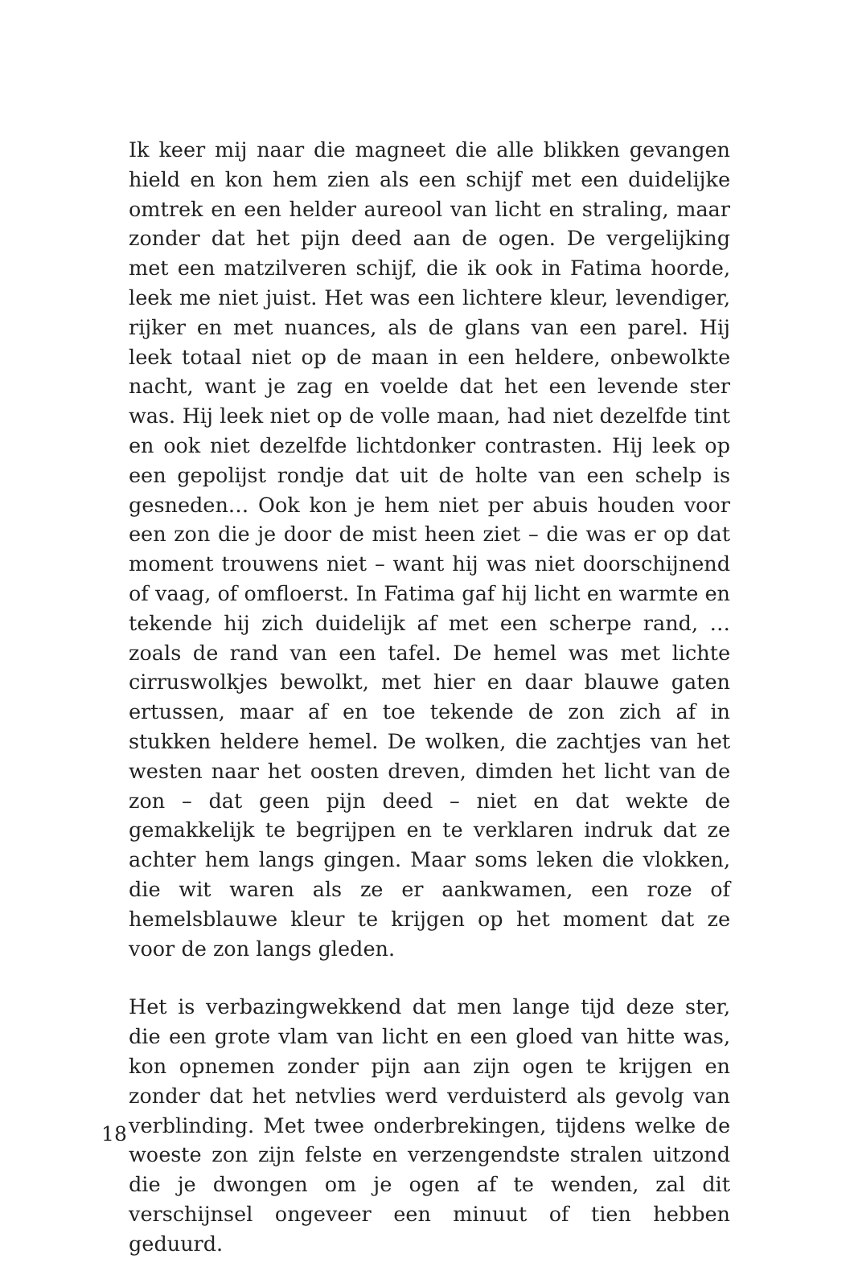Ik keer mij naar die magneet die alle blikken gevangen hield en kon hem zien als een schijf met een duidelijke omtrek en een helder aureool van licht en straling, maar zonder dat het pijn deed aan de ogen. De vergelijking met een matzilveren schijf, die ik ook in Fatima hoorde, leek me niet juist. Het was een lichtere kleur, levendiger, rijker en met nuances, als de glans van een parel. Hij leek totaal niet op de maan in een heldere, onbewolkte nacht, want je zag en voelde dat het een levende ster was. Hij leek niet op de volle maan, had niet dezelfde tint en ook niet dezelfde lichtdonker contrasten. Hij leek op een gepolijst rondje dat uit de holte van een schelp is gesneden… Ook kon je hem niet per abuis houden voor een zon die je door de mist heen ziet – die was er op dat moment trouwens niet – want hij was niet doorschijnend of vaag, of omfloerst. In Fatima gaf hij licht en warmte en tekende hij zich duidelijk af met een scherpe rand, … zoals de rand van een tafel. De hemel was met lichte cirruswolkjes bewolkt, met hier en daar blauwe gaten ertussen, maar af en toe tekende de zon zich af in stukken heldere hemel. De wolken, die zachtjes van het westen naar het oosten dreven, dimden het licht van de zon – dat geen pijn deed – niet en dat wekte de gemakkelijk te begrijpen en te verklaren indruk dat ze achter hem langs gingen. Maar soms leken die vlokken, die wit waren als ze er aankwamen, een roze of hemelsblauwe kleur te krijgen op het moment dat ze voor de zon langs gleden.
Het is verbazingwekkend dat men lange tijd deze ster, die een grote vlam van licht en een gloed van hitte was, kon opnemen zonder pijn aan zijn ogen te krijgen en zonder dat het netvlies werd verduisterd als gevolg van verblinding. Met twee onderbrekingen, tijdens welke de woeste zon zijn felste en verzengendste stralen uitzond die je dwongen om je ogen af te wenden, zal dit verschijnsel ongeveer een minuut of tien hebben geduurd.
18